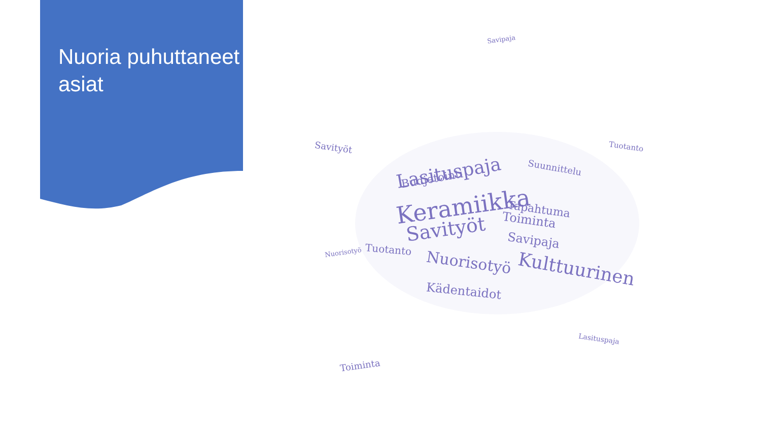Nuoria puhuttaneet asiat
Keramiikka
Lasituspaja
Savityöt
Nuorisotyö Kulttuurinen
Toiminta
Savipaja
Tapahtuma
Kädentaidot
Budjetointi
Suunnittelu
Tuotanto
Savityöt
Nuorisotyö
Toiminta
Lasituspaja
Savipaja
Tuotanto